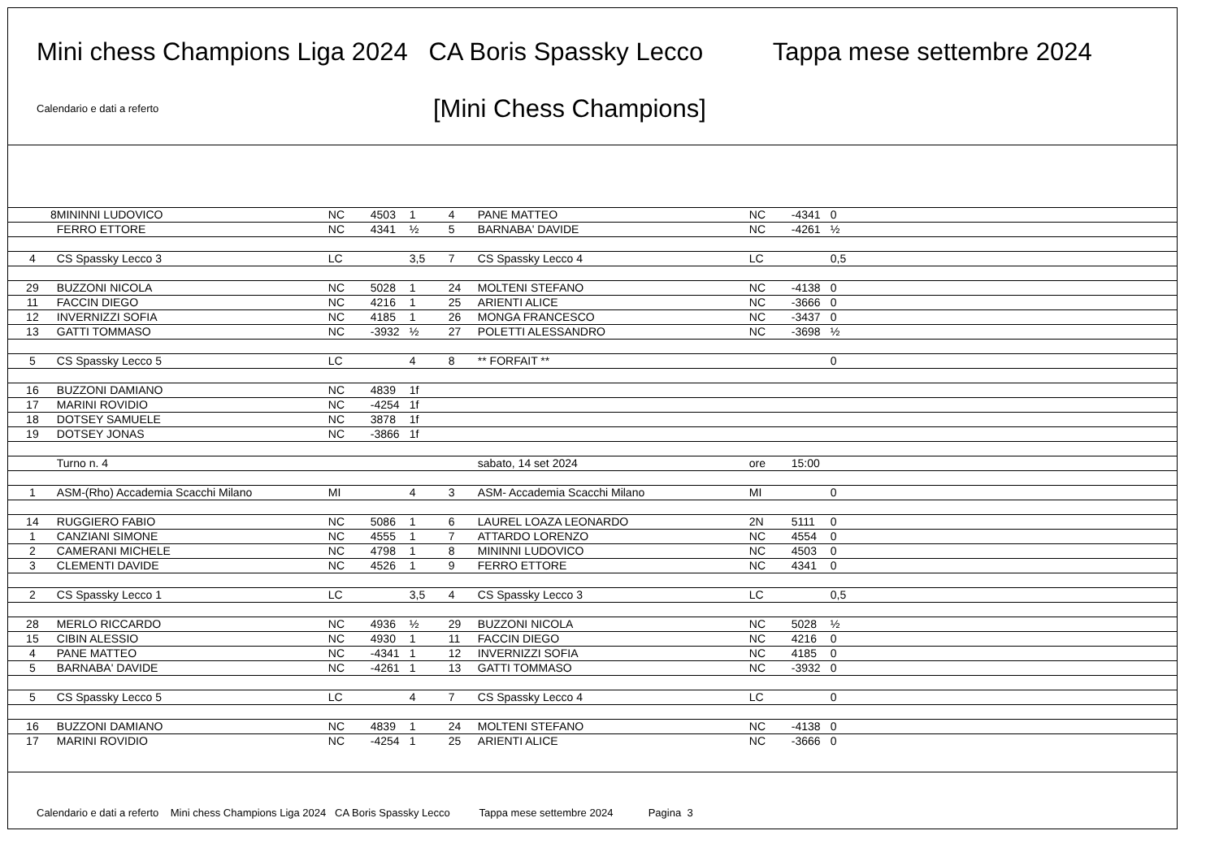Mini chess Champions Liga 2024 CA Boris Spassky Lecco Tappa mese settembre 2024
[Mini Chess Champions]
Calendario e dati a referto
| 8 | MININNI LUDOVICO | NC | 4503 | 1 | 4 | PANE MATTEO | NC | -4341 | 0 |
| | FERRO ETTORE | NC | 4341 | ½ | 5 | BARNABA' DAVIDE | NC | -4261 | ½ |
| 4 | CS Spassky Lecco 3 | LC | | 3,5 | 7 | CS Spassky Lecco 4 | LC | | 0,5 |
| 29 | BUZZONI NICOLA | NC | 5028 | 1 | 24 | MOLTENI STEFANO | NC | -4138 | 0 |
| 11 | FACCIN DIEGO | NC | 4216 | 1 | 25 | ARIENTI ALICE | NC | -3666 | 0 |
| 12 | INVERNIZZI SOFIA | NC | 4185 | 1 | 26 | MONGA FRANCESCO | NC | -3437 | 0 |
| 13 | GATTI TOMMASO | NC | -3932 | ½ | 27 | POLETTI ALESSANDRO | NC | -3698 | ½ |
| 5 | CS Spassky Lecco 5 | LC | | 4 | 8 | ** FORFAIT ** | | | 0 |
| 16 | BUZZONI DAMIANO | NC | 4839 | 1f | | | | | |
| 17 | MARINI ROVIDIO | NC | -4254 | 1f | | | | | |
| 18 | DOTSEY SAMUELE | NC | 3878 | 1f | | | | | |
| 19 | DOTSEY JONAS | NC | -3866 | 1f | | | | | |
| | Turno n. 4 | | | | | sabato, 14 set 2024 | ore | 15:00 | |
| 1 | ASM-(Rho) Accademia Scacchi Milano | MI | | 4 | 3 | ASM- Accademia Scacchi Milano | MI | | 0 |
| 14 | RUGGIERO FABIO | NC | 5086 | 1 | 6 | LAUREL LOAZA LEONARDO | 2N | 5111 | 0 |
| 1 | CANZIANI SIMONE | NC | 4555 | 1 | 7 | ATTARDO LORENZO | NC | 4554 | 0 |
| 2 | CAMERANI MICHELE | NC | 4798 | 1 | 8 | MININNI LUDOVICO | NC | 4503 | 0 |
| 3 | CLEMENTI DAVIDE | NC | 4526 | 1 | 9 | FERRO ETTORE | NC | 4341 | 0 |
| 2 | CS Spassky Lecco 1 | LC | | 3,5 | 4 | CS Spassky Lecco 3 | LC | | 0,5 |
| 28 | MERLO RICCARDO | NC | 4936 | ½ | 29 | BUZZONI NICOLA | NC | 5028 | ½ |
| 15 | CIBIN ALESSIO | NC | 4930 | 1 | 11 | FACCIN DIEGO | NC | 4216 | 0 |
| 4 | PANE MATTEO | NC | -4341 | 1 | 12 | INVERNIZZI SOFIA | NC | 4185 | 0 |
| 5 | BARNABA' DAVIDE | NC | -4261 | 1 | 13 | GATTI TOMMASO | NC | -3932 | 0 |
| 5 | CS Spassky Lecco 5 | LC | | 4 | 7 | CS Spassky Lecco 4 | LC | | 0 |
| 16 | BUZZONI DAMIANO | NC | 4839 | 1 | 24 | MOLTENI STEFANO | NC | -4138 | 0 |
| 17 | MARINI ROVIDIO | NC | -4254 | 1 | 25 | ARIENTI ALICE | NC | -3666 | 0 |
Calendario e dati a referto Mini chess Champions Liga 2024 CA Boris Spassky Lecco Tappa mese settembre 2024 Pagina 3